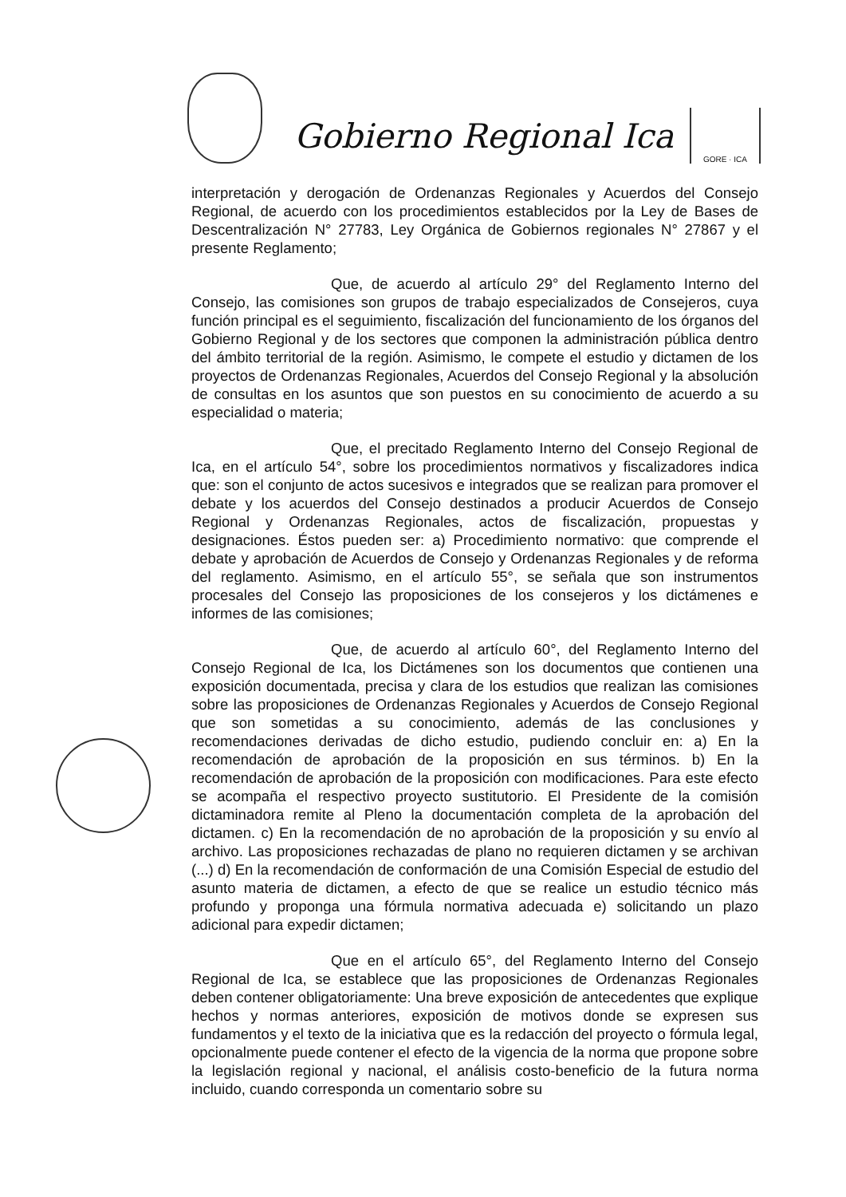Gobierno Regional Ica
GORE · ICA
interpretación y derogación de Ordenanzas Regionales y Acuerdos del Consejo Regional, de acuerdo con los procedimientos establecidos por la Ley de Bases de Descentralización N° 27783, Ley Orgánica de Gobiernos regionales N° 27867 y el presente Reglamento;
Que, de acuerdo al artículo 29° del Reglamento Interno del Consejo, las comisiones son grupos de trabajo especializados de Consejeros, cuya función principal es el seguimiento, fiscalización del funcionamiento de los órganos del Gobierno Regional y de los sectores que componen la administración pública dentro del ámbito territorial de la región. Asimismo, le compete el estudio y dictamen de los proyectos de Ordenanzas Regionales, Acuerdos del Consejo Regional y la absolución de consultas en los asuntos que son puestos en su conocimiento de acuerdo a su especialidad o materia;
Que, el precitado Reglamento Interno del Consejo Regional de Ica, en el artículo 54°, sobre los procedimientos normativos y fiscalizadores indica que: son el conjunto de actos sucesivos e integrados que se realizan para promover el debate y los acuerdos del Consejo destinados a producir Acuerdos de Consejo Regional y Ordenanzas Regionales, actos de fiscalización, propuestas y designaciones. Éstos pueden ser: a) Procedimiento normativo: que comprende el debate y aprobación de Acuerdos de Consejo y Ordenanzas Regionales y de reforma del reglamento. Asimismo, en el artículo 55°, se señala que son instrumentos procesales del Consejo las proposiciones de los consejeros y los dictámenes e informes de las comisiones;
Que, de acuerdo al artículo 60°, del Reglamento Interno del Consejo Regional de Ica, los Dictámenes son los documentos que contienen una exposición documentada, precisa y clara de los estudios que realizan las comisiones sobre las proposiciones de Ordenanzas Regionales y Acuerdos de Consejo Regional que son sometidas a su conocimiento, además de las conclusiones y recomendaciones derivadas de dicho estudio, pudiendo concluir en: a) En la recomendación de aprobación de la proposición en sus términos. b) En la recomendación de aprobación de la proposición con modificaciones. Para este efecto se acompaña el respectivo proyecto sustitutorio. El Presidente de la comisión dictaminadora remite al Pleno la documentación completa de la aprobación del dictamen. c) En la recomendación de no aprobación de la proposición y su envío al archivo. Las proposiciones rechazadas de plano no requieren dictamen y se archivan (...) d) En la recomendación de conformación de una Comisión Especial de estudio del asunto materia de dictamen, a efecto de que se realice un estudio técnico más profundo y proponga una fórmula normativa adecuada e) solicitando un plazo adicional para expedir dictamen;
Que en el artículo 65°, del Reglamento Interno del Consejo Regional de Ica, se establece que las proposiciones de Ordenanzas Regionales deben contener obligatoriamente: Una breve exposición de antecedentes que explique hechos y normas anteriores, exposición de motivos donde se expresen sus fundamentos y el texto de la iniciativa que es la redacción del proyecto o fórmula legal, opcionalmente puede contener el efecto de la vigencia de la norma que propone sobre la legislación regional y nacional, el análisis costo-beneficio de la futura norma incluido, cuando corresponda un comentario sobre su